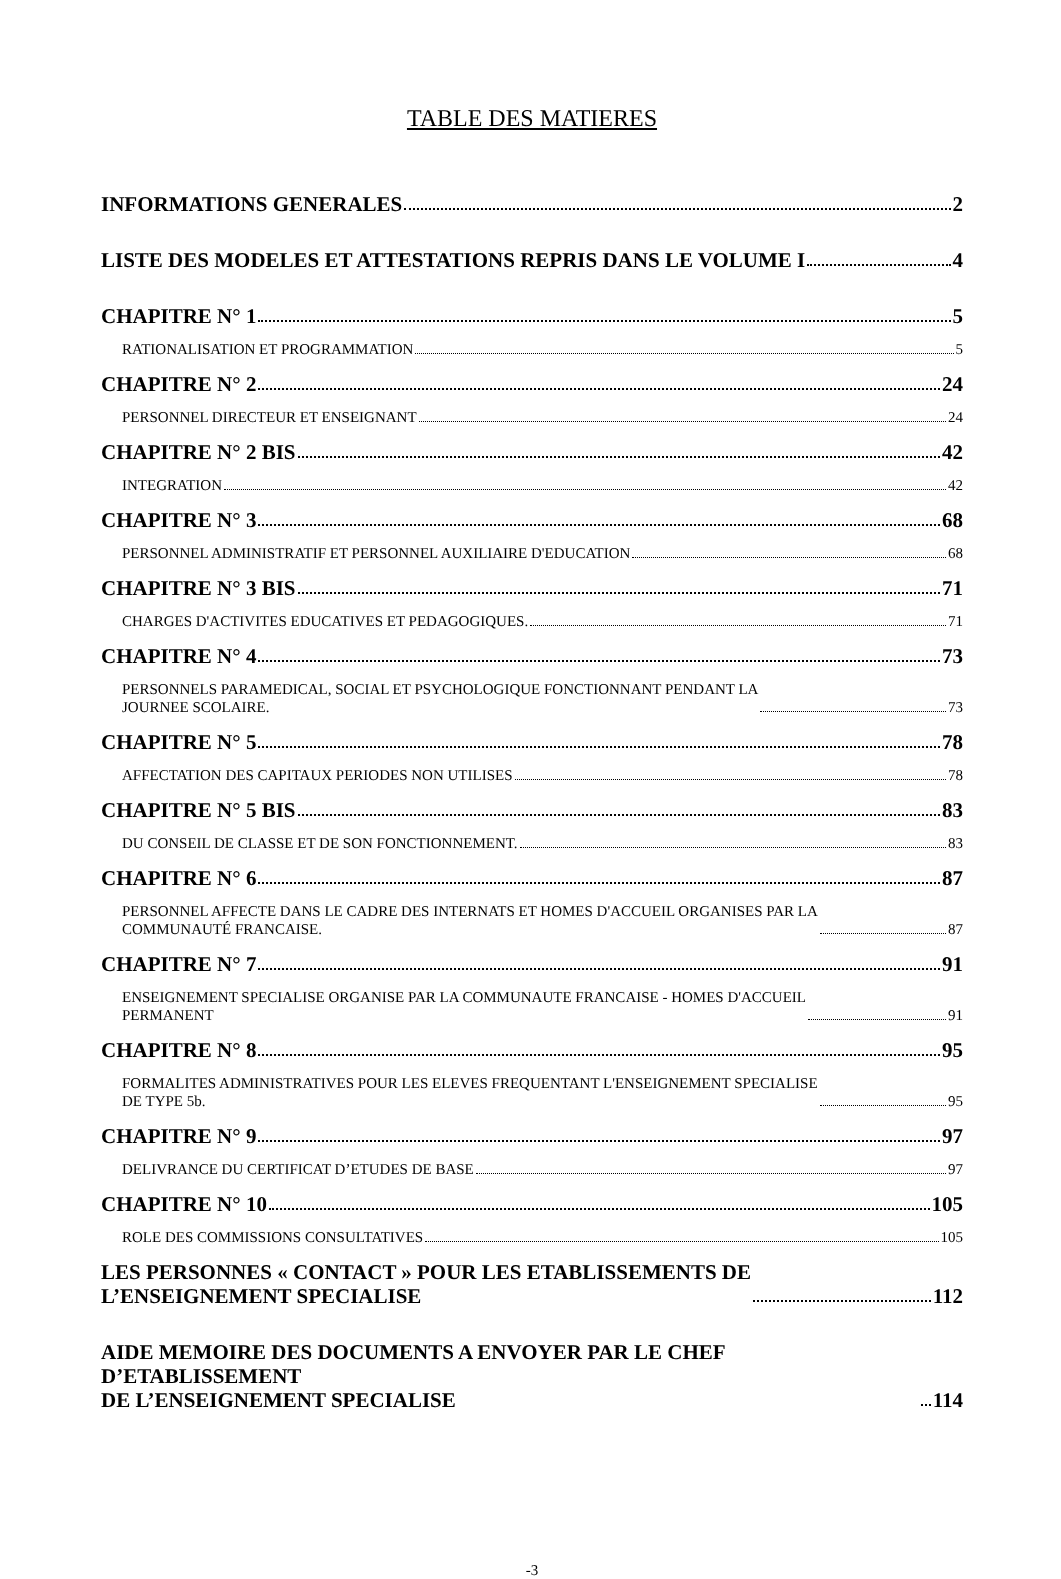TABLE DES MATIERES
INFORMATIONS GENERALES 2
LISTE DES MODELES ET ATTESTATIONS REPRIS DANS LE VOLUME I 4
CHAPITRE N° 1 5
RATIONALISATION ET PROGRAMMATION 5
CHAPITRE N° 2 24
PERSONNEL DIRECTEUR ET ENSEIGNANT 24
CHAPITRE N° 2 BIS 42
INTEGRATION 42
CHAPITRE N° 3 68
PERSONNEL ADMINISTRATIF ET PERSONNEL AUXILIAIRE D'EDUCATION 68
CHAPITRE N° 3 BIS 71
CHARGES D'ACTIVITES EDUCATIVES ET PEDAGOGIQUES. 71
CHAPITRE N° 4 73
PERSONNELS PARAMEDICAL, SOCIAL ET PSYCHOLOGIQUE FONCTIONNANT PENDANT LA
JOURNEE SCOLAIRE. 73
CHAPITRE N° 5 78
AFFECTATION DES CAPITAUX PERIODES NON UTILISES 78
CHAPITRE N° 5 BIS 83
DU CONSEIL DE CLASSE ET DE SON FONCTIONNEMENT. 83
CHAPITRE N° 6 87
PERSONNEL AFFECTE DANS LE CADRE DES INTERNATS ET HOMES D'ACCUEIL ORGANISES PAR LA
COMMUNAUTÉ FRANCAISE. 87
CHAPITRE N° 7 91
ENSEIGNEMENT SPECIALISE ORGANISE PAR LA COMMUNAUTE FRANCAISE - HOMES D'ACCUEIL
PERMANENT 91
CHAPITRE N° 8 95
FORMALITES ADMINISTRATIVES POUR LES ELEVES FREQUENTANT L'ENSEIGNEMENT SPECIALISE
DE TYPE 5b. 95
CHAPITRE N° 9 97
DELIVRANCE DU CERTIFICAT D’ETUDES DE BASE 97
CHAPITRE N° 10 105
ROLE DES COMMISSIONS CONSULTATIVES 105
LES PERSONNES « CONTACT » POUR LES ETABLISSEMENTS DE
L’ENSEIGNEMENT SPECIALISE 112
AIDE MEMOIRE DES DOCUMENTS A ENVOYER PAR LE CHEF D’ETABLISSEMENT
DE L’ENSEIGNEMENT SPECIALISE 114
-3